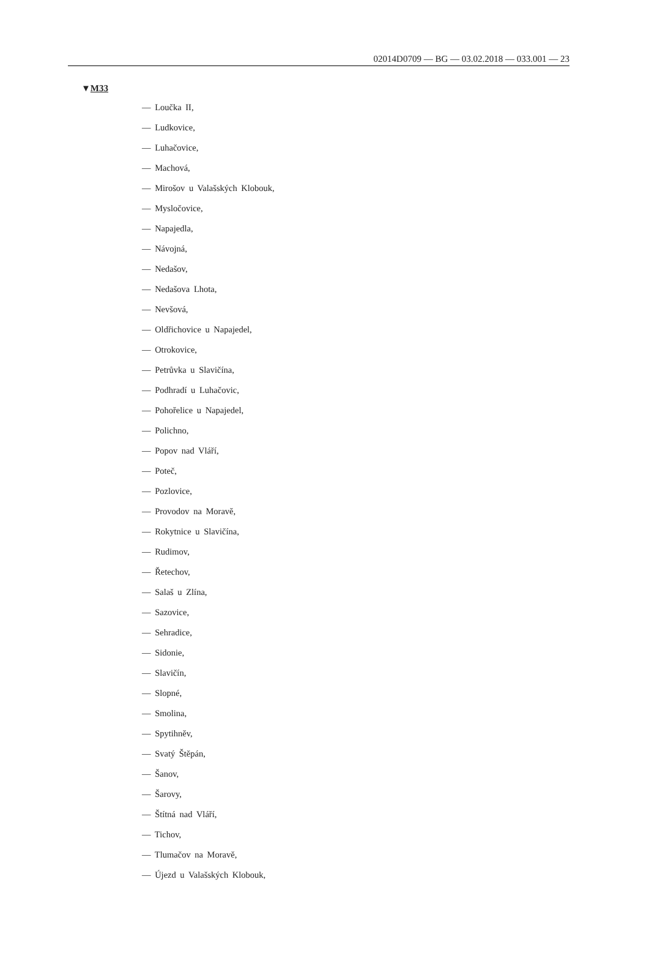02014D0709 — BG — 03.02.2018 — 033.001 — 23
▼M33
— Loučka II,
— Ludkovice,
— Luhačovice,
— Machová,
— Mirošov u Valašských Klobouk,
— Mysločovice,
— Napajedla,
— Návojná,
— Nedašov,
— Nedašova Lhota,
— Nevšová,
— Oldřichovice u Napajedel,
— Otrokovice,
— Petrůvka u Slavičína,
— Podhradí u Luhačovic,
— Pohořelice u Napajedel,
— Polichno,
— Popov nad Vláří,
— Poteč,
— Pozlovice,
— Provodov na Moravě,
— Rokytnice u Slavičína,
— Rudimov,
— Řetechov,
— Salaš u Zlína,
— Sazovice,
— Sehradice,
— Sidonie,
— Slavičín,
— Slopné,
— Smolina,
— Spytihněv,
— Svatý Štěpán,
— Šanov,
— Šarovy,
— Štítná nad Vláří,
— Tichov,
— Tlumačov na Moravě,
— Újezd u Valašských Klobouk,